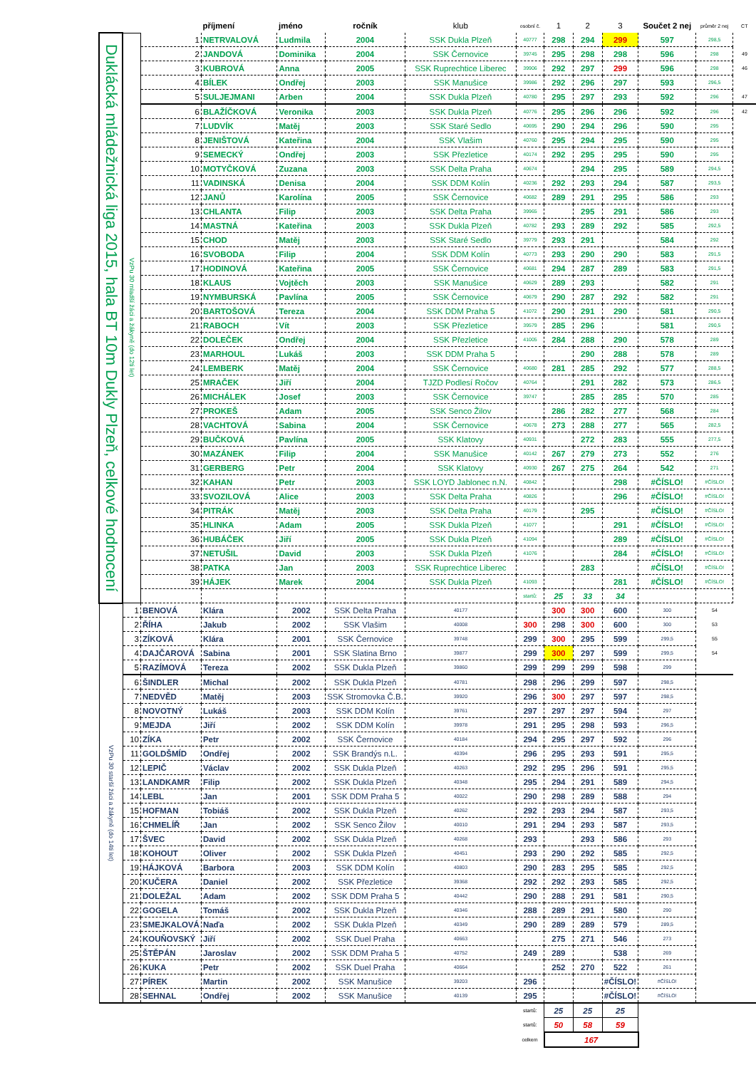| | | | příjmení | jméno | ročník | klub | osobní č. | 1 | 2 | 3 | Součet 2 nej | průměr 2 nej | CT |
| --- | --- | --- | --- | --- | --- | --- | --- | --- | --- | --- | --- | --- | --- |
| Duklácká mládežnická liga 2015, hala BT 10m Dukly Plzeň, celkové hodnocení | VzPu 30 mladší žáci a žákyně (do 12ti let) | 1 | NETRVALOVÁ | Ludmila | 2004 | SSK Dukla Plzeň | 40777 | 298 | 294 | 299 | 597 | 298,5 | |
| | | 2 | JANDOVÁ | Dominika | 2004 | SSK Černovice | 39745 | 295 | 298 | 298 | 596 | 298 | 49 |
| | | 3 | KUBROVÁ | Anna | 2005 | SSK Ruprechtice Liberec | 39906 | 292 | 297 | 299 | 596 | 298 | 46 |
| | | 4 | BÍLEK | Ondřej | 2003 | SSK Manušice | 39986 | 292 | 296 | 297 | 593 | 296,5 | |
| | | 5 | SULJEJMANI | Arben | 2004 | SSK Dukla Plzeň | 40780 | 295 | 297 | 293 | 592 | 296 | 47 |
| | | 6 | BLAŽÍČKOVÁ | Veronika | 2003 | SSK Dukla Plzeň | 40776 | 295 | 296 | 296 | 592 | 296 | 42 |
| | | 7 | LUDVÍK | Matěj | 2003 | SSK Staré Sedlo | 40695 | 290 | 294 | 296 | 590 | 295 | |
| | | 8 | JENIŠTOVÁ | Kateřina | 2004 | SSK Vlašim | 40760 | 295 | 294 | 295 | 590 | 295 | |
| | | 9 | SEMECKÝ | Ondřej | 2003 | SSK Přezletice | 40174 | 292 | 295 | 295 | 590 | 295 | |
| | | 10 | MOTYČKOVÁ | Zuzana | 2003 | SSK Delta Praha | 40674 | | 294 | 295 | 589 | 294,5 | |
| | | 11 | VADINSKÁ | Denisa | 2004 | SSK DDM Kolín | 40236 | 292 | 293 | 294 | 587 | 293,5 | |
| | | 12 | JANŮ | Karolína | 2005 | SSK Černovice | 40682 | 289 | 291 | 295 | 586 | 293 | |
| | | 13 | CHLANTA | Filip | 2003 | SSK Delta Praha | 39965 | | 295 | 291 | 586 | 293 | |
| | | 14 | MASTNÁ | Kateřina | 2003 | SSK Dukla Plzeň | 40782 | 293 | 289 | 292 | 585 | 292,5 | |
| | | 15 | CHOD | Matěj | 2003 | SSK Staré Sedlo | 39779 | 293 | 291 | | 584 | 292 | |
| | | 16 | SVOBODA | Filip | 2004 | SSK DDM Kolín | 40773 | 293 | 290 | 290 | 583 | 291,5 | |
| | | 17 | HODINOVÁ | Kateřina | 2005 | SSK Černovice | 40681 | 294 | 287 | 289 | 583 | 291,5 | |
| | | 18 | KLAUS | Vojtěch | 2003 | SSK Manušice | 40629 | 289 | 293 | | 582 | 291 | |
| | | 19 | NYMBURSKÁ | Pavlína | 2005 | SSK Černovice | 40679 | 290 | 287 | 292 | 582 | 291 | |
| | | 20 | BARTOŠOVÁ | Tereza | 2004 | SSK DDM Praha 5 | 41072 | 290 | 291 | 290 | 581 | 290,5 | |
| | | 21 | RABOCH | Vít | 2003 | SSK Přezletice | 39579 | 285 | 296 | | 581 | 290,5 | |
| | | 22 | DOLEČEK | Ondřej | 2004 | SSK Přezletice | 41005 | 284 | 288 | 290 | 578 | 289 | |
| | | 23 | MARHOUL | Lukáš | 2003 | SSK DDM Praha 5 | | | 290 | 288 | 578 | 289 | |
| | | 24 | LEMBERK | Matěj | 2004 | SSK Černovice | 40680 | 281 | 285 | 292 | 577 | 288,5 | |
| | | 25 | MRAČEK | Jiří | 2004 | TJZD Podlesí Ročov | 40764 | | 291 | 282 | 573 | 286,5 | |
| | | 26 | MICHÁLEK | Josef | 2003 | SSK Černovice | 39747 | | 285 | 285 | 570 | 285 | |
| | | 27 | PROKEŠ | Adam | 2005 | SSK Senco Žilov | | 286 | 282 | 277 | 568 | 284 | |
| | | 28 | VACHTOVÁ | Sabina | 2004 | SSK Černovice | 40678 | 273 | 288 | 277 | 565 | 282,5 | |
| | | 29 | BUČKOVÁ | Pavlína | 2005 | SSK Klatovy | 40931 | | 272 | 283 | 555 | 277,5 | |
| | | 30 | MAZÁNEK | Filip | 2004 | SSK Manušice | 40142 | 267 | 279 | 273 | 552 | 276 | |
| | | 31 | GERBERG | Petr | 2004 | SSK Klatovy | 40930 | 267 | 275 | 264 | 542 | 271 | |
| | | 32 | KAHAN | Petr | 2003 | SSK LOYD Jablonec n.N. | 40842 | | | 298 | #ČÍSLO! | #ČÍSLO! | |
| | | 33 | SVOZILOVÁ | Alice | 2003 | SSK Delta Praha | 40826 | | | 296 | #ČÍSLO! | #ČÍSLO! | |
| | | 34 | PITRÁK | Matěj | 2003 | SSK Delta Praha | 40179 | | 295 | | #ČÍSLO! | #ČÍSLO! | |
| | | 35 | HLINKA | Adam | 2005 | SSK Dukla Plzeň | 41077 | | | 291 | #ČÍSLO! | #ČÍSLO! | |
| | | 36 | HUBÁČEK | Jiří | 2005 | SSK Dukla Plzeň | 41094 | | | 289 | #ČÍSLO! | #ČÍSLO! | |
| | | 37 | NETUŠIL | David | 2003 | SSK Dukla Plzeň | 41076 | | | 284 | #ČÍSLO! | #ČÍSLO! | |
| | | 38 | PATKA | Jan | 2003 | SSK Ruprechtice Liberec | | | 283 | | #ČÍSLO! | #ČÍSLO! | |
| | | 39 | HÁJEK | Marek | 2004 | SSK Dukla Plzeň | 41093 | | | 281 | #ČÍSLO! | #ČÍSLO! | |
| | | | | | | | startů: | 25 | 33 | 34 | | | |
| | VzPu 30 starší žáci a žákyně (do 14ti let) | 1 | BENOVÁ | Klára | 2002 | SSK Delta Praha | 40177 | | 300 | 300 | 600 | 300 | 54 |
| | | 2 | ŘÍHA | Jakub | 2002 | SSK Vlašim | 40008 | 300 | 298 | 300 | 600 | 300 | 53 |
| | | 3 | ZÍKOVÁ | Klára | 2001 | SSK Černovice | 39748 | 299 | 300 | 295 | 599 | 299,5 | 55 |
| | | 4 | DAJČAROVÁ | Sabina | 2001 | SSK Slatina Brno | 39877 | 299 | 300 | 297 | 599 | 299,5 | 54 |
| | | 5 | RAZÍMOVÁ | Tereza | 2002 | SSK Dukla Plzeň | 39860 | 299 | 299 | 299 | 598 | 299 | |
| | | 6 | ŠINDLER | Michal | 2002 | SSK Dukla Plzeň | 40781 | 298 | 296 | 299 | 597 | 298,5 | |
| | | 7 | NEDVĚD | Matěj | 2003 | SSK Stromovka Č.B. | 39920 | 296 | 300 | 297 | 597 | 298,5 | |
| | | 8 | NOVOTNÝ | Lukáš | 2003 | SSK DDM Kolín | 39761 | 297 | 297 | 297 | 594 | 297 | |
| | | 9 | MEJDA | Jiří | 2002 | SSK DDM Kolín | 39978 | 291 | 295 | 298 | 593 | 296,5 | |
| | | 10 | ZÍKA | Petr | 2002 | SSK Černovice | 40184 | 294 | 295 | 297 | 592 | 296 | |
| | | 11 | GOLDŠMÍD | Ondřej | 2002 | SSK Brandýs n.L. | 40394 | 296 | 295 | 293 | 591 | 295,5 | |
| | | 12 | LEPIČ | Václav | 2002 | SSK Dukla Plzeň | 40263 | 292 | 295 | 296 | 591 | 295,5 | |
| | | 13 | LANDKAMR | Filip | 2002 | SSK Dukla Plzeň | 40348 | 295 | 294 | 291 | 589 | 294,5 | |
| | | 14 | LEBL | Jan | 2001 | SSK DDM Praha 5 | 40022 | 290 | 298 | 289 | 588 | 294 | |
| | | 15 | HOFMAN | Tobiáš | 2002 | SSK Dukla Plzeň | 40262 | 292 | 293 | 294 | 587 | 293,5 | |
| | | 16 | CHMELÍŘ | Jan | 2002 | SSK Senco Žilov | 40010 | 291 | 294 | 293 | 587 | 293,5 | |
| | | 17 | ŠVEC | David | 2002 | SSK Dukla Plzeň | 40268 | 293 | | 293 | 586 | 293 | |
| | | 18 | KOHOUT | Oliver | 2002 | SSK Dukla Plzeň | 40451 | 293 | 290 | 292 | 585 | 292,5 | |
| | | 19 | HÁJKOVÁ | Barbora | 2003 | SSK DDM Kolín | 40803 | 290 | 283 | 295 | 585 | 292,5 | |
| | | 20 | KUČERA | Daniel | 2002 | SSK Přezletice | 39368 | 292 | 292 | 293 | 585 | 292,5 | |
| | | 21 | DOLEŽAL | Adam | 2002 | SSK DDM Praha 5 | 40442 | 290 | 288 | 291 | 581 | 290,5 | |
| | | 22 | GOGELA | Tomáš | 2002 | SSK Dukla Plzeň | 40346 | 288 | 289 | 291 | 580 | 290 | |
| | | 23 | SMEJKALOVÁ | Naďa | 2002 | SSK Dukla Plzeň | 40349 | 290 | 289 | 289 | 579 | 289,5 | |
| | | 24 | KOUŇOVSKÝ | Jiří | 2002 | SSK Duel Praha | 40663 | | 275 | 271 | 546 | 273 | |
| | | 25 | ŠTĚPÁN | Jaroslav | 2002 | SSK DDM Praha 5 | 40752 | 249 | 289 | | 538 | 269 | |
| | | 26 | KUKA | Petr | 2002 | SSK Duel Praha | 40664 | | 252 | 270 | 522 | 261 | |
| | | 27 | PÍREK | Martin | 2002 | SSK Manušice | 39203 | 296 | | | #ČÍSLO! | #ČÍSLO! | |
| | | 28 | SEHNAL | Ondřej | 2002 | SSK Manušice | 40139 | 295 | | | #ČÍSLO! | #ČÍSLO! | |
| | | | | | | | startů: | 25 | 25 | 25 | | | |
| | | | | | | | startů: | 50 | 58 | 59 | | | |
| | | | | | | | celkem | 167 | | | | | |